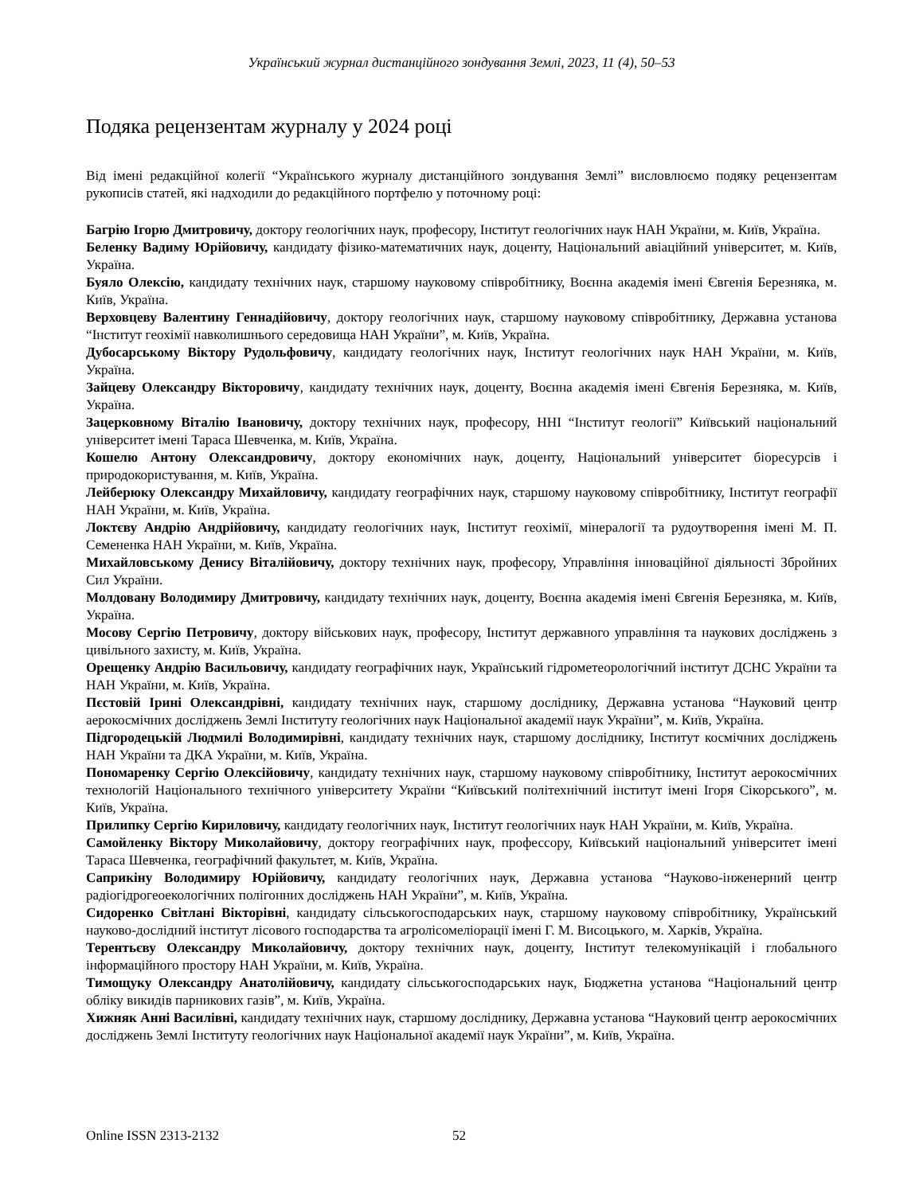Український журнал дистанційного зондування Землі, 2023, 11 (4), 50–53
Подяка рецензентам журналу у 2024 році
Від імені редакційної колегії “Українського журналу дистанційного зондування Землі” висловлюємо подяку рецензентам рукописів статей, які надходили до редакційного портфелю у поточному році:
Багрію Ігорю Дмитровичу, доктору геологічних наук, професору, Інститут геологічних наук НАН України, м. Київ, Україна.
Беленку Вадиму Юрійовичу, кандидату фізико-математичних наук, доценту, Національний авіаційний університет, м. Київ, Україна.
Буяло Олексію, кандидату технічних наук, старшому науковому співробітнику, Воєнна академія імені Євгенія Березняка, м. Київ, Україна.
Верховцеву Валентину Геннадійовичу, доктору геологічних наук, старшому науковому співробітнику, Державна установа “Інститут геохімії навколишнього середовища НАН України”, м. Київ, Україна.
Дубосарському Віктору Рудольфовичу, кандидату геологічних наук, Інститут геологічних наук НАН України, м. Київ, Україна.
Зайцеву Олександру Вікторовичу, кандидату технічних наук, доценту, Воєнна академія імені Євгенія Березняка, м. Київ, Україна.
Зацерковному Віталію Івановичу, доктору технічних наук, професору, ННІ “Інститут геології” Київський національний університет імені Тараса Шевченка, м. Київ, Україна.
Кошелю Антону Олександровичу, доктору економічних наук, доценту, Національний університет біоресурсів і природокористування, м. Київ, Україна.
Лейберюку Олександру Михайловичу, кандидату географічних наук, старшому науковому співробітнику, Інститут географії НАН України, м. Київ, Україна.
Локтєву Андрію Андрійовичу, кандидату геологічних наук, Інститут геохімії, мінералогії та рудоутворення імені М. П. Семененка НАН України, м. Київ, Україна.
Михайловському Денису Віталійовичу, доктору технічних наук, професору, Управління інноваційної діяльності Збройних Сил України.
Молдовану Володимиру Дмитровичу, кандидату технічних наук, доценту, Воєнна академія імені Євгенія Березняка, м. Київ, Україна.
Мосову Сергію Петровичу, доктору військових наук, професору, Інститут державного управління та наукових досліджень з цивільного захисту, м. Київ, Україна.
Орещенку Андрію Васильовичу, кандидату географічних наук, Український гідрометеорологічний інститут ДСНС України та НАН України, м. Київ, Україна.
Пєстовій Ірині Олександрівні, кандидату технічних наук, старшому досліднику, Державна установа “Науковий центр аерокосмічних досліджень Землі Інституту геологічних наук Національної академії наук України”, м. Київ, Україна.
Підгородецькій Людмилі Володимирівні, кандидату технічних наук, старшому досліднику, Інститут космічних досліджень НАН України та ДКА України, м. Київ, Україна.
Пономаренку Сергію Олексійовичу, кандидату технічних наук, старшому науковому співробітнику, Інститут аерокосмічних технологій Національного технічного університету України “Київський політехнічний інститут імені Ігоря Сікорського”, м. Київ, Україна.
Прилипку Сергію Кириловичу, кандидату геологічних наук, Інститут геологічних наук НАН України, м. Київ, Україна.
Самойленку Віктору Миколайовичу, доктору географічних наук, профессору, Київський національний університет імені Тараса Шевченка, географічний факультет, м. Київ, Україна.
Саприкіну Володимиру Юрійовичу, кандидату геологічних наук, Державна установа “Науково-інженерний центр радіогідрогеоекологічних полігонних досліджень НАН України”, м. Київ, Україна.
Сидоренко Світлані Вікторівні, кандидату сільськогосподарських наук, старшому науковому співробітнику, Український науково-дослідний інститут лісового господарства та агролісомеліорації імені Г. М. Висоцького, м. Харків, Україна.
Терентьєву Олександру Миколайовичу, доктору технічних наук, доценту, Інститут телекомунікацій і глобального інформаційного простору НАН України, м. Київ, Україна.
Тимощуку Олександру Анатолійовичу, кандидату сільськогосподарських наук, Бюджетна установа “Національний центр обліку викидів парникових газів”, м. Київ, Україна.
Хижняк Анні Василівні, кандидату технічних наук, старшому досліднику, Державна установа “Науковий центр аерокосмічних досліджень Землі Інституту геологічних наук Національної академії наук України”, м. Київ, Україна.
Online ISSN 2313-2132 52